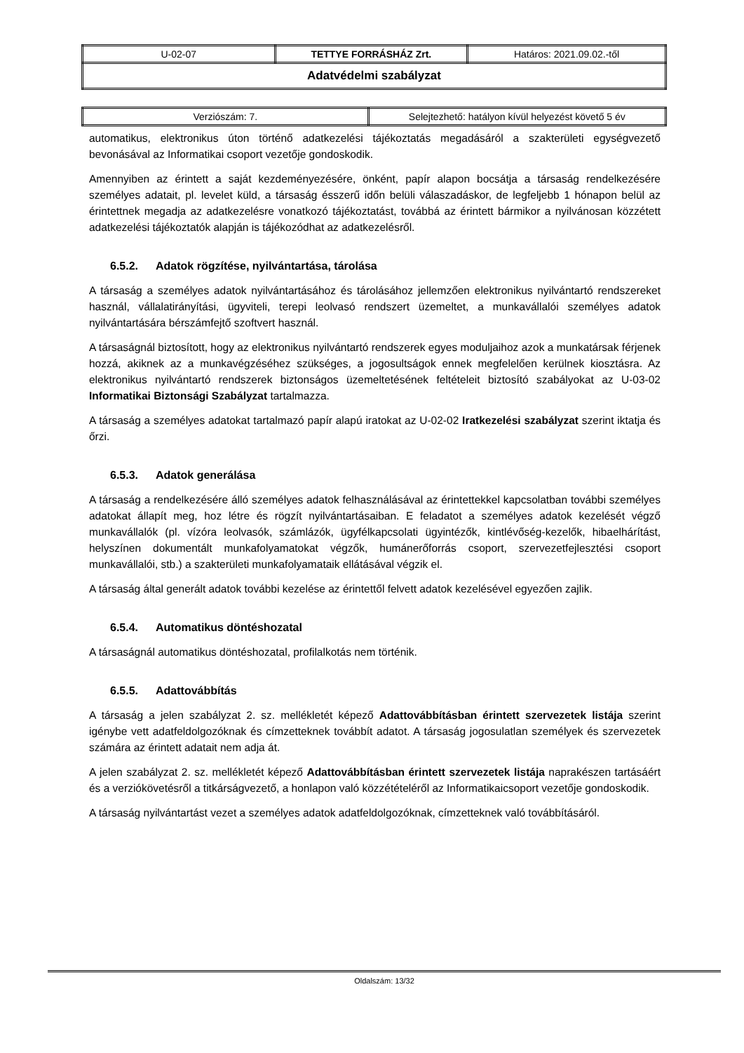| U-02-07 | TETTYE FORRÁSHÁZ Zrt. | Határos: 2021.09.02.-től |
| Adatvédelmi szabályzat | | |
| Verziószám: 7. | Selejtezhető: hatályon kívül helyezést követő 5 év |
automatikus, elektronikus úton történő adatkezelési tájékoztatás megadásáról a szakterületi egységvezető bevonásával az Informatikai csoport vezetője gondoskodik.
Amennyiben az érintett a saját kezdeményezésére, önként, papír alapon bocsátja a társaság rendelkezésére személyes adatait, pl. levelet küld, a társaság ésszerű időn belüli válaszadáskor, de legfeljebb 1 hónapon belül az érintettnek megadja az adatkezelésre vonatkozó tájékoztatást, továbbá az érintett bármikor a nyilvánosan közzétett adatkezelési tájékoztatók alapján is tájékozódhat az adatkezelésről.
6.5.2. Adatok rögzítése, nyilvántartása, tárolása
A társaság a személyes adatok nyilvántartásához és tárolásához jellemzően elektronikus nyilvántartó rendszereket használ, vállalatirányítási, ügyviteli, terepi leolvasó rendszert üzemeltet, a munkavállalói személyes adatok nyilvántartására bérszámfejtő szoftvert használ.
A társaságnál biztosított, hogy az elektronikus nyilvántartó rendszerek egyes moduljaihoz azok a munkatársak férjenek hozzá, akiknek az a munkavégzéséhez szükséges, a jogosultságok ennek megfelelően kerülnek kiosztásra. Az elektronikus nyilvántartó rendszerek biztonságos üzemeltetésének feltételeit biztosító szabályokat az U-03-02 Informatikai Biztonsági Szabályzat tartalmazza.
A társaság a személyes adatokat tartalmazó papír alapú iratokat az U-02-02 Iratkezelési szabályzat szerint iktatja és őrzi.
6.5.3. Adatok generálása
A társaság a rendelkezésére álló személyes adatok felhasználásával az érintettekkel kapcsolatban további személyes adatokat állapít meg, hoz létre és rögzít nyilvántartásaiban. E feladatot a személyes adatok kezelését végző munkavállalók (pl. vízóra leolvasók, számlázók, ügyfélkapcsolati ügyintézők, kintlévőség-kezelők, hibaelhárítást, helyszínen dokumentált munkafolyamatokat végzők, humánerőforrás csoport, szervezetfejlesztési csoport munkavállalói, stb.) a szakterületi munkafolyamataik ellátásával végzik el.
A társaság által generált adatok további kezelése az érintettől felvett adatok kezelésével egyezően zajlik.
6.5.4. Automatikus döntéshozatal
A társaságnál automatikus döntéshozatal, profilalkotás nem történik.
6.5.5. Adattovábbítás
A társaság a jelen szabályzat 2. sz. mellékletét képező Adattovábbításban érintett szervezetek listája szerint igénybe vett adatfeldolgozóknak és címzetteknek továbbít adatot. A társaság jogosulatlan személyek és szervezetek számára az érintett adatait nem adja át.
A jelen szabályzat 2. sz. mellékletét képező Adattovábbításban érintett szervezetek listája naprakészen tartásáért és a verziókövetésről a titkárságvezető, a honlapon való közzétételéről az Informatikaicsoport vezetője gondoskodik.
A társaság nyilvántartást vezet a személyes adatok adatfeldolgozóknak, címzetteknek való továbbításáról.
Oldalszám: 13/32